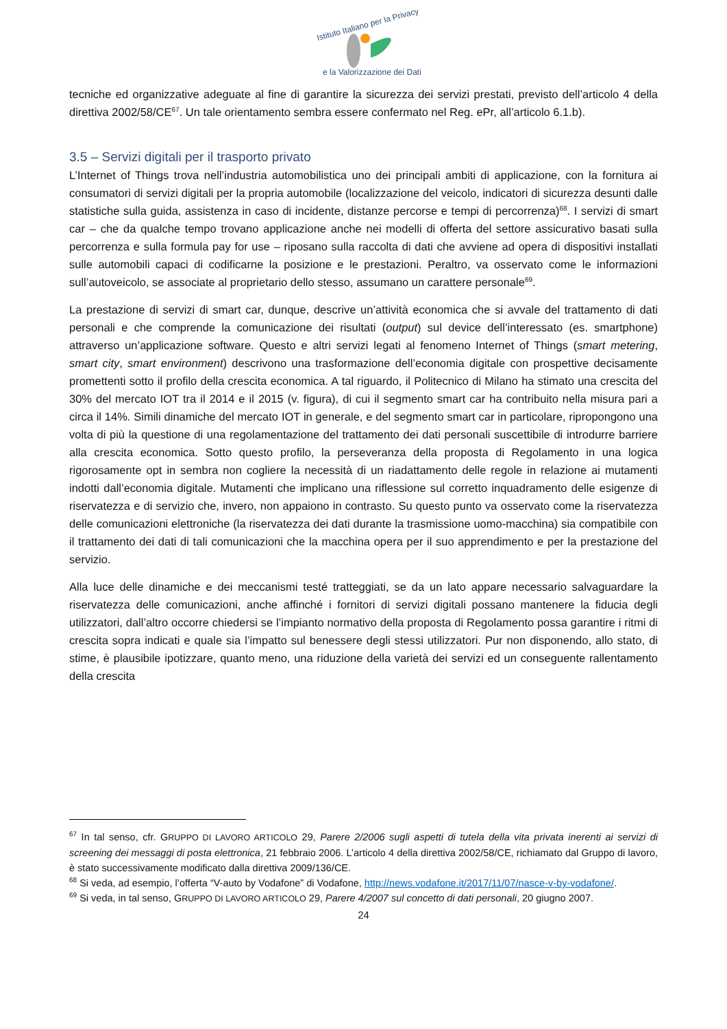Istituto Italiano per la Privacy
e la Valorizzazione dei Dati
tecniche ed organizzative adeguate al fine di garantire la sicurezza dei servizi prestati, previsto dell’articolo 4 della direttiva 2002/58/CE<sup>67</sup>. Un tale orientamento sembra essere confermato nel Reg. ePr, all’articolo 6.1.b).
3.5 – Servizi digitali per il trasporto privato
L’Internet of Things trova nell’industria automobilistica uno dei principali ambiti di applicazione, con la fornitura ai consumatori di servizi digitali per la propria automobile (localizzazione del veicolo, indicatori di sicurezza desunti dalle statistiche sulla guida, assistenza in caso di incidente, distanze percorse e tempi di percorrenza)<sup>68</sup>. I servizi di smart car – che da qualche tempo trovano applicazione anche nei modelli di offerta del settore assicurativo basati sulla percorrenza e sulla formula pay for use – riposano sulla raccolta di dati che avviene ad opera di dispositivi installati sulle automobili capaci di codificarne la posizione e le prestazioni. Peraltro, va osservato come le informazioni sull’autoveicolo, se associate al proprietario dello stesso, assumano un carattere personale<sup>69</sup>.
La prestazione di servizi di smart car, dunque, descrive un’attività economica che si avvale del trattamento di dati personali e che comprende la comunicazione dei risultati (output) sul device dell’interessato (es. smartphone) attraverso un’applicazione software. Questo e altri servizi legati al fenomeno Internet of Things (smart metering, smart city, smart environment) descrivono una trasformazione dell’economia digitale con prospettive decisamente promettenti sotto il profilo della crescita economica. A tal riguardo, il Politecnico di Milano ha stimato una crescita del 30% del mercato IOT tra il 2014 e il 2015 (v. figura), di cui il segmento smart car ha contribuito nella misura pari a circa il 14%. Simili dinamiche del mercato IOT in generale, e del segmento smart car in particolare, ripropongono una volta di più la questione di una regolamentazione del trattamento dei dati personali suscettibile di introdurre barriere alla crescita economica. Sotto questo profilo, la perseveranza della proposta di Regolamento in una logica rigorosamente opt in sembra non cogliere la necessità di un riadattamento delle regole in relazione ai mutamenti indotti dall’economia digitale. Mutamenti che implicano una riflessione sul corretto inquadramento delle esigenze di riservatezza e di servizio che, invero, non appaiono in contrasto. Su questo punto va osservato come la riservatezza delle comunicazioni elettroniche (la riservatezza dei dati durante la trasmissione uomo-macchina) sia compatibile con il trattamento dei dati di tali comunicazioni che la macchina opera per il suo apprendimento e per la prestazione del servizio.
Alla luce delle dinamiche e dei meccanismi testé tratteggiati, se da un lato appare necessario salvaguardare la riservatezza delle comunicazioni, anche affinché i fornitori di servizi digitali possano mantenere la fiducia degli utilizzatori, dall’altro occorre chiedersi se l’impianto normativo della proposta di Regolamento possa garantire i ritmi di crescita sopra indicati e quale sia l’impatto sul benessere degli stessi utilizzatori. Pur non disponendo, allo stato, di stime, è plausibile ipotizzare, quanto meno, una riduzione della varietà dei servizi ed un conseguente rallentamento della crescita
<sup>67</sup> In tal senso, cfr. GRUPPO DI LAVORO ARTICOLO 29, Parere 2/2006 sugli aspetti di tutela della vita privata inerenti ai servizi di screening dei messaggi di posta elettronica, 21 febbraio 2006. L’articolo 4 della direttiva 2002/58/CE, richiamato dal Gruppo di lavoro, è stato successivamente modificato dalla direttiva 2009/136/CE.
<sup>68</sup> Si veda, ad esempio, l’offerta “V-auto by Vodafone” di Vodafone, http://news.vodafone.it/2017/11/07/nasce-v-by-vodafone/.
<sup>69</sup> Si veda, in tal senso, GRUPPO DI LAVORO ARTICOLO 29, Parere 4/2007 sul concetto di dati personali, 20 giugno 2007.
24